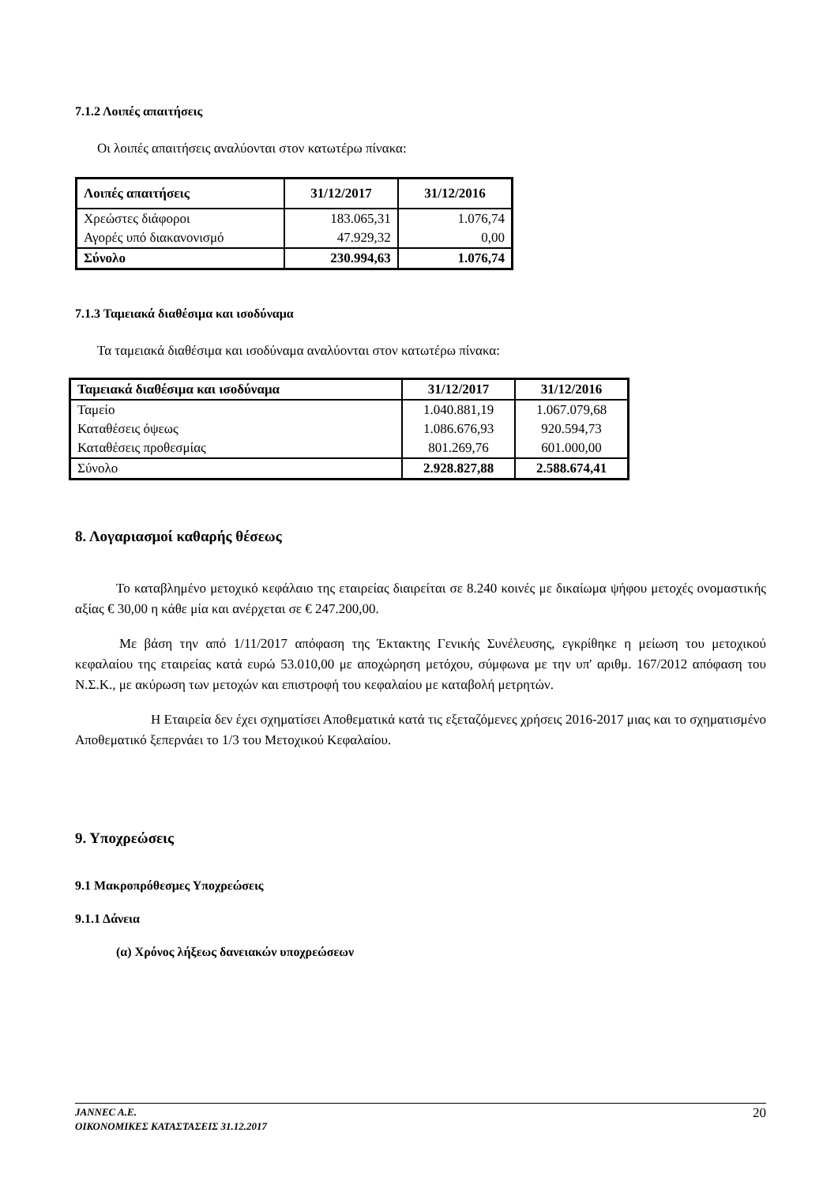7.1.2 Λοιπές απαιτήσεις
Οι λοιπές απαιτήσεις αναλύονται στον κατωτέρω πίνακα:
| Λοιπές απαιτήσεις | 31/12/2017 | 31/12/2016 |
| --- | --- | --- |
| Χρεώστες διάφοροι | 183.065,31 | 1.076,74 |
| Αγορές υπό διακανονισμό | 47.929,32 | 0,00 |
| Σύνολο | 230.994,63 | 1.076,74 |
7.1.3 Ταμειακά διαθέσιμα και ισοδύναμα
Τα ταμειακά διαθέσιμα και ισοδύναμα αναλύονται στον κατωτέρω πίνακα:
| Ταμειακά διαθέσιμα και ισοδύναμα | 31/12/2017 | 31/12/2016 |
| --- | --- | --- |
| Ταμείο | 1.040.881,19 | 1.067.079,68 |
| Καταθέσεις όψεως | 1.086.676,93 | 920.594,73 |
| Καταθέσεις προθεσμίας | 801.269,76 | 601.000,00 |
| Σύνολο | 2.928.827,88 | 2.588.674,41 |
8. Λογαριασμοί καθαρής θέσεως
Το καταβλημένο μετοχικό κεφάλαιο της εταιρείας διαιρείται σε 8.240 κοινές με δικαίωμα ψήφου μετοχές ονομαστικής αξίας € 30,00 η κάθε μία και ανέρχεται σε € 247.200,00.
Με βάση την από 1/11/2017 απόφαση της Έκτακτης Γενικής Συνέλευσης, εγκρίθηκε η μείωση του μετοχικού κεφαλαίου της εταιρείας κατά ευρώ 53.010,00 με αποχώρηση μετόχου, σύμφωνα με την υπ' αριθμ. 167/2012 απόφαση του Ν.Σ.Κ., με ακύρωση των μετοχών και επιστροφή του κεφαλαίου με καταβολή μετρητών.
Η Εταιρεία δεν έχει σχηματίσει Αποθεματικά κατά τις εξεταζόμενες χρήσεις 2016-2017 μιας και το σχηματισμένο Αποθεματικό ξεπερνάει το 1/3 του Μετοχικού Κεφαλαίου.
9. Υποχρεώσεις
9.1 Μακροπρόθεσμες Υποχρεώσεις
9.1.1 Δάνεια
(α) Χρόνος λήξεως δανειακών υποχρεώσεων
JANNEC A.E.
ΟΙΚΟΝΟΜΙΚΕΣ ΚΑΤΑΣΤΑΣΕΙΣ 31.12.2017
20